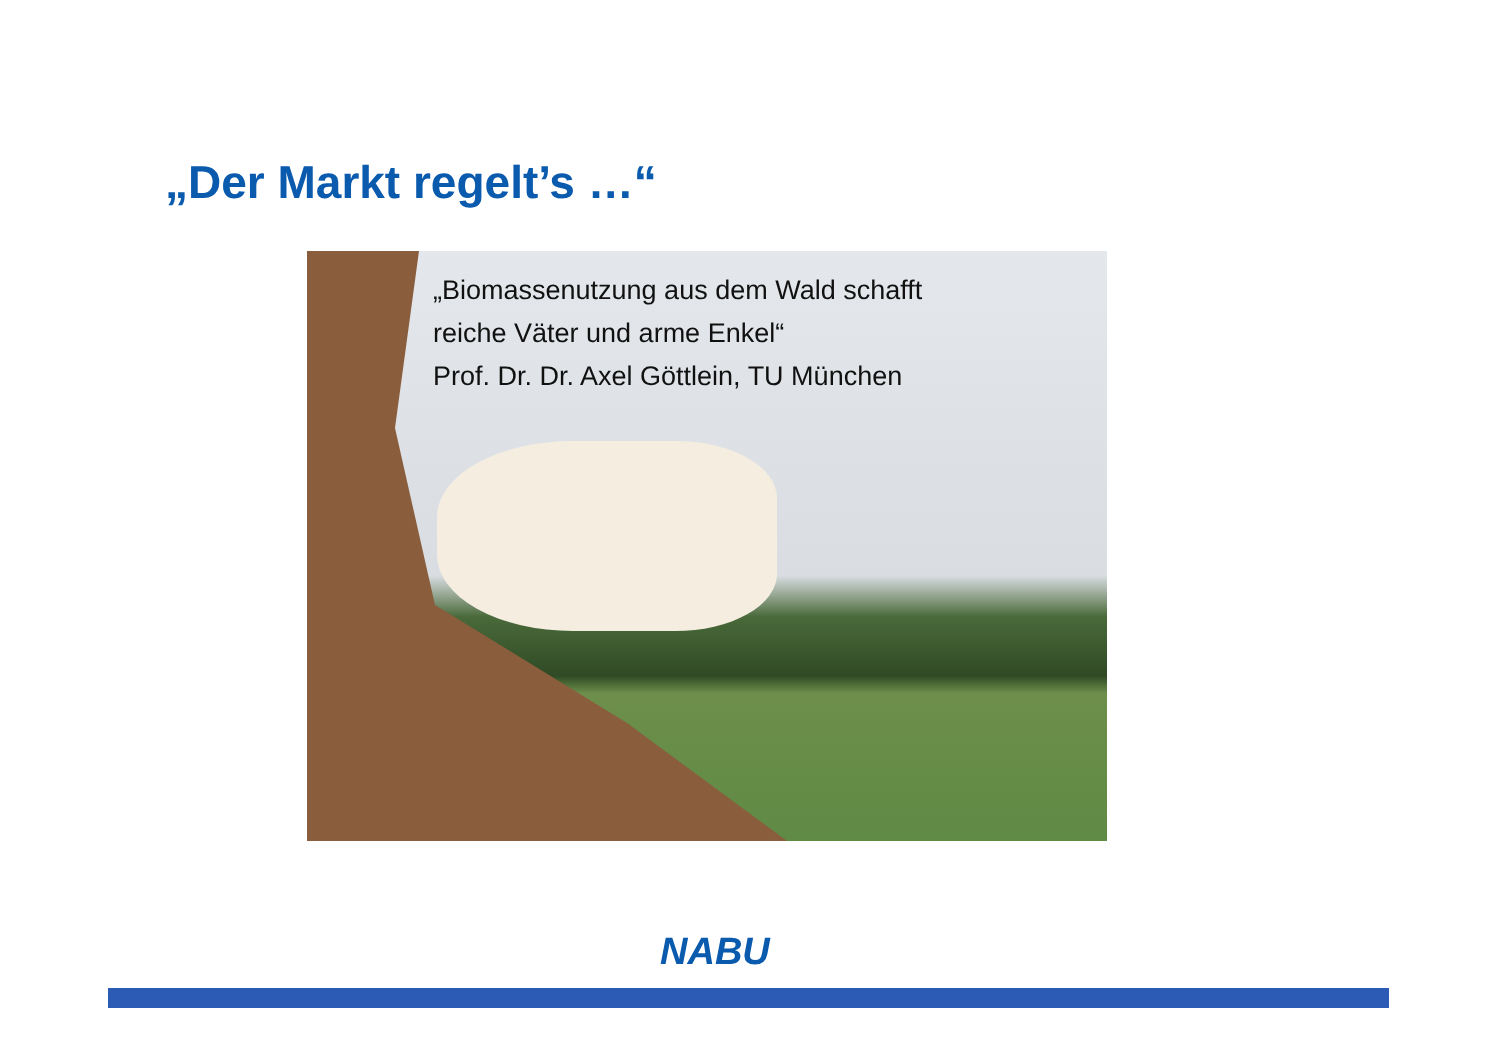„Der Markt regelt’s …“
„Biomassenutzung aus dem Wald schafft
reiche Väter und arme Enkel“
Prof. Dr. Dr. Axel Göttlein, TU München
NABU